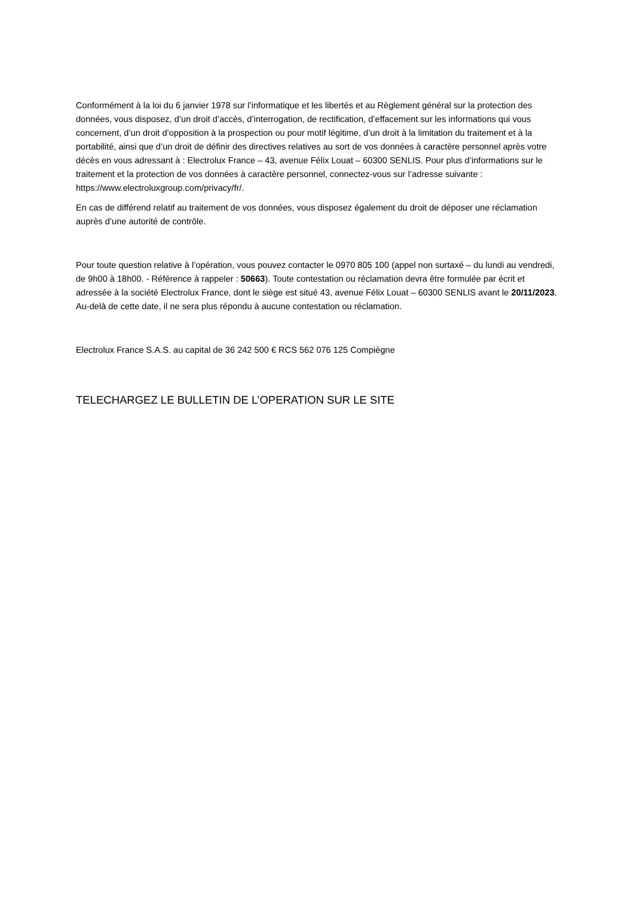Conformément à la loi du 6 janvier 1978 sur l’informatique et les libertés et au Règlement général sur la protection des données, vous disposez, d’un droit d’accès, d’interrogation, de rectification, d’effacement sur les informations qui vous concernent, d’un droit d’opposition à la prospection ou pour motif légitime, d’un droit à la limitation du traitement et à la portabilité, ainsi que d’un droit de définir des directives relatives au sort de vos données à caractère personnel après votre décès en vous adressant à : Electrolux France – 43, avenue Félix Louat – 60300 SENLIS. Pour plus d’informations sur le traitement et la protection de vos données à caractère personnel, connectez-vous sur l’adresse suivante : https://www.electroluxgroup.com/privacy/fr/.
En cas de différend relatif au traitement de vos données, vous disposez également du droit de déposer une réclamation auprès d’une autorité de contrôle.
Pour toute question relative à l’opération, vous pouvez contacter le 0970 805 100 (appel non surtaxé – du lundi au vendredi, de 9h00 à 18h00. - Référence à rappeler : 50663). Toute contestation ou réclamation devra être formulée par écrit et adressée à la société Electrolux France, dont le siège est situé 43, avenue Félix Louat – 60300 SENLIS avant le 20/11/2023. Au-delà de cette date, il ne sera plus répondu à aucune contestation ou réclamation.
Electrolux France S.A.S. au capital de 36 242 500 € RCS 562 076 125 Compiègne
TELECHARGEZ LE BULLETIN DE L’OPERATION SUR LE SITE